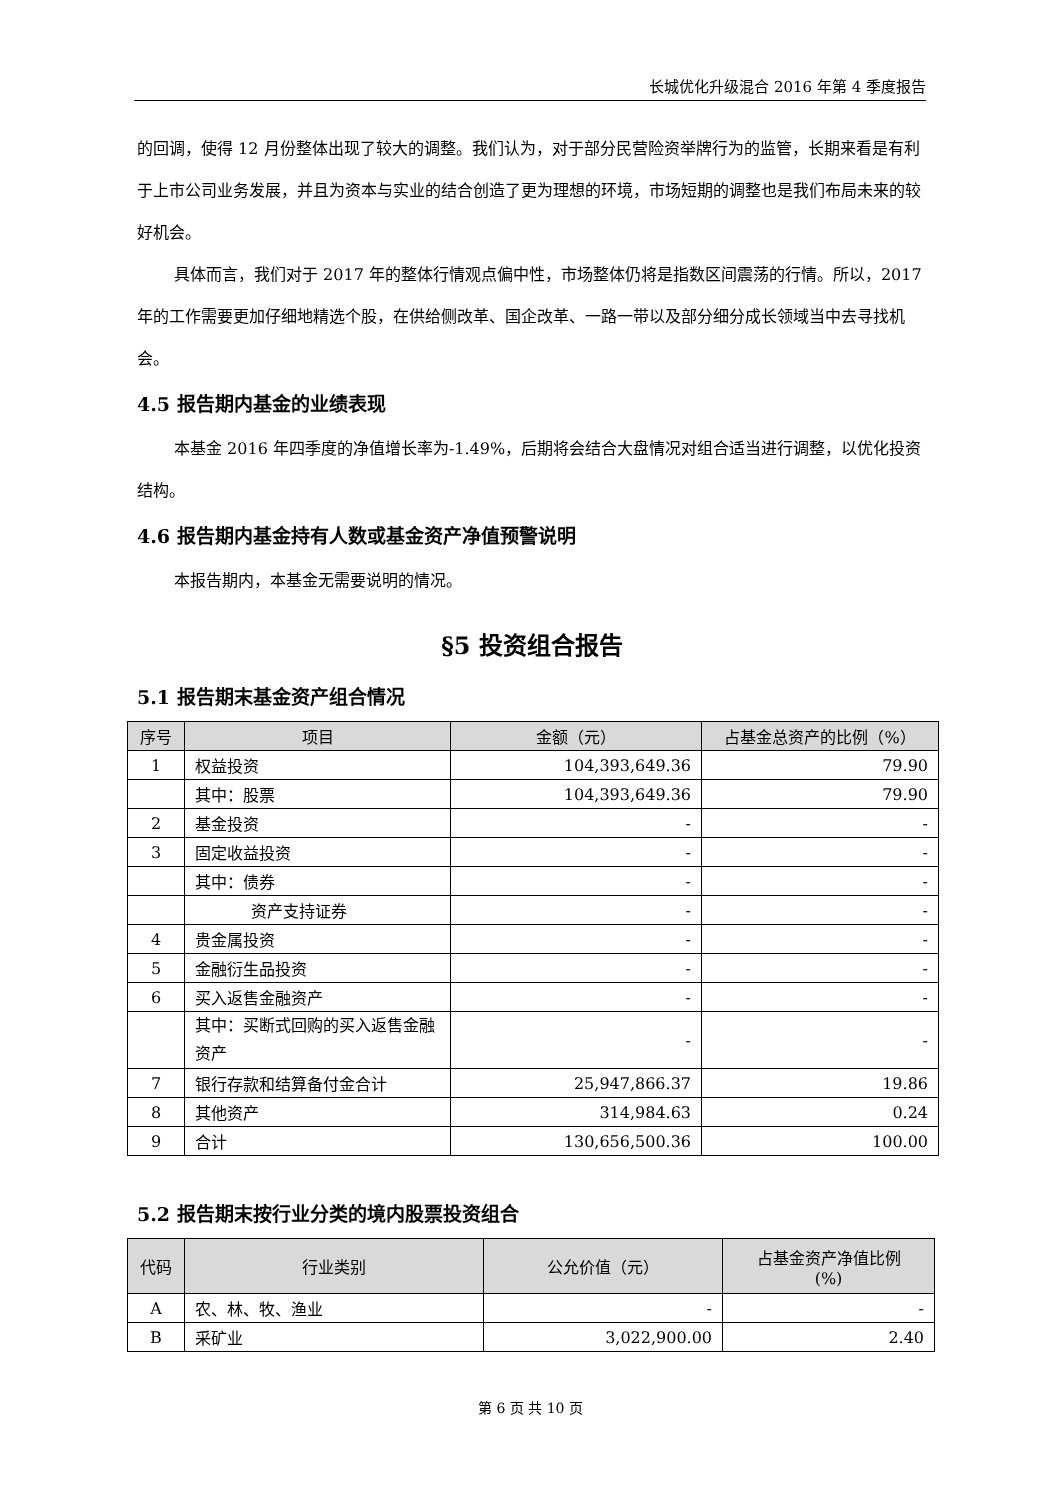长城优化升级混合 2016 年第 4 季度报告
的回调，使得 12 月份整体出现了较大的调整。我们认为，对于部分民营险资举牌行为的监管，长期来看是有利于上市公司业务发展，并且为资本与实业的结合创造了更为理想的环境，市场短期的调整也是我们布局未来的较好机会。
具体而言，我们对于 2017 年的整体行情观点偏中性，市场整体仍将是指数区间震荡的行情。所以，2017 年的工作需要更加仔细地精选个股，在供给侧改革、国企改革、一路一带以及部分细分成长领域当中去寻找机会。
4.5 报告期内基金的业绩表现
本基金 2016 年四季度的净值增长率为-1.49%，后期将会结合大盘情况对组合适当进行调整，以优化投资结构。
4.6 报告期内基金持有人数或基金资产净值预警说明
本报告期内，本基金无需要说明的情况。
§5 投资组合报告
5.1 报告期末基金资产组合情况
| 序号 | 项目 | 金额（元） | 占基金总资产的比例（%） |
| --- | --- | --- | --- |
| 1 | 权益投资 | 104,393,649.36 | 79.90 |
| | 其中：股票 | 104,393,649.36 | 79.90 |
| 2 | 基金投资 | - | - |
| 3 | 固定收益投资 | - | - |
| | 其中：债券 | - | - |
| | 资产支持证券 | - | - |
| 4 | 贵金属投资 | - | - |
| 5 | 金融衍生品投资 | - | - |
| 6 | 买入返售金融资产 | - | - |
| | 其中：买断式回购的买入返售金融资产 | - | - |
| 7 | 银行存款和结算备付金合计 | 25,947,866.37 | 19.86 |
| 8 | 其他资产 | 314,984.63 | 0.24 |
| 9 | 合计 | 130,656,500.36 | 100.00 |
5.2 报告期末按行业分类的境内股票投资组合
| 代码 | 行业类别 | 公允价值（元） | 占基金资产净值比例 (%) |
| --- | --- | --- | --- |
| A | 农、林、牧、渔业 | - | - |
| B | 采矿业 | 3,022,900.00 | 2.40 |
第 6 页 共 10 页